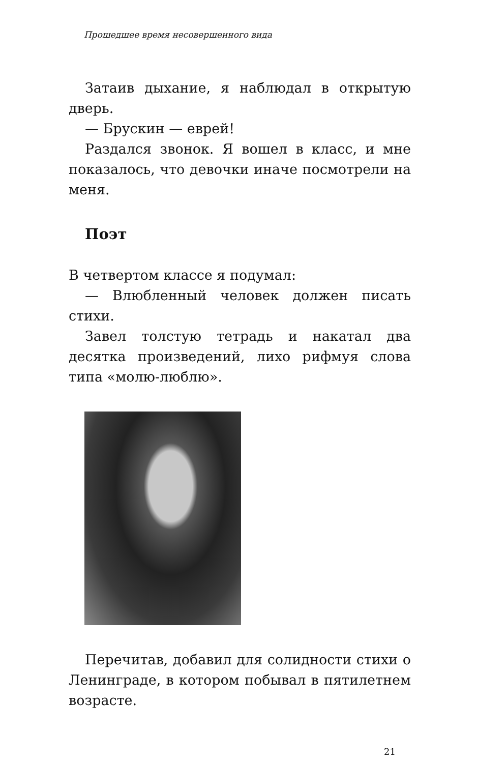Прошедшее время несовершенного вида
Затаив дыхание, я наблюдал в открытую дверь.
— Брускин — еврей!
Раздался звонок. Я вошел в класс, и мне показалось, что девочки иначе посмотрели на меня.
Поэт
В четвертом классе я подумал:
— Влюбленный человек должен писать стихи.
Завел толстую тетрадь и накатал два десятка произведений, лихо рифмуя слова типа «молю-люблю».
Перечитав, добавил для солидности стихи о Ленинграде, в котором побывал в пятилетнем возрасте.
21